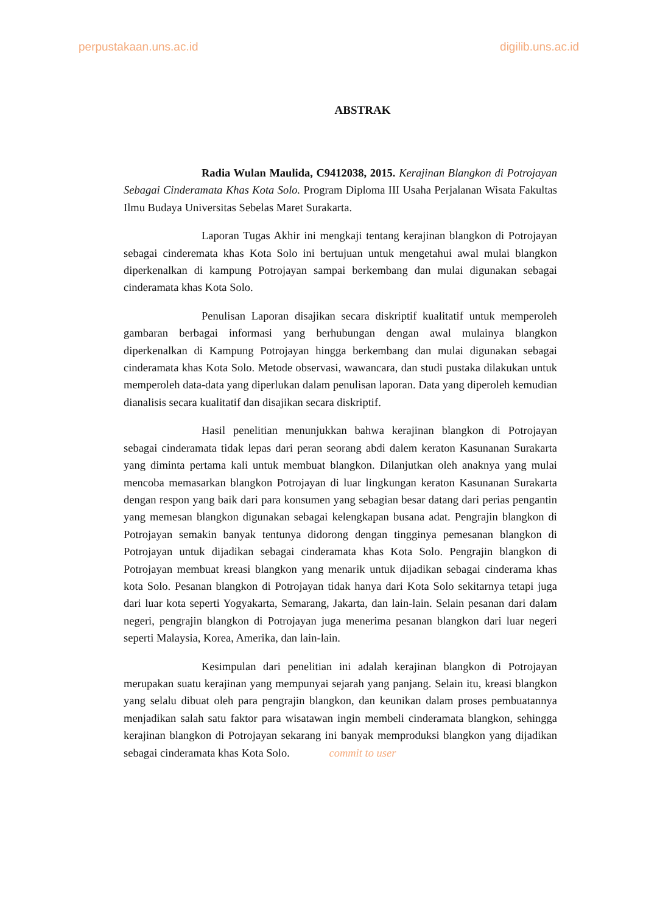perpustakaan.uns.ac.id digilib.uns.ac.id
ABSTRAK
Radia Wulan Maulida, C9412038, 2015. Kerajinan Blangkon di Potrojayan Sebagai Cinderamata Khas Kota Solo. Program Diploma III Usaha Perjalanan Wisata Fakultas Ilmu Budaya Universitas Sebelas Maret Surakarta.
Laporan Tugas Akhir ini mengkaji tentang kerajinan blangkon di Potrojayan sebagai cinderemata khas Kota Solo ini bertujuan untuk mengetahui awal mulai blangkon diperkenalkan di kampung Potrojayan sampai berkembang dan mulai digunakan sebagai cinderamata khas Kota Solo.
Penulisan Laporan disajikan secara diskriptif kualitatif untuk memperoleh gambaran berbagai informasi yang berhubungan dengan awal mulainya blangkon diperkenalkan di Kampung Potrojayan hingga berkembang dan mulai digunakan sebagai cinderamata khas Kota Solo. Metode observasi, wawancara, dan studi pustaka dilakukan untuk memperoleh data-data yang diperlukan dalam penulisan laporan. Data yang diperoleh kemudian dianalisis secara kualitatif dan disajikan secara diskriptif.
Hasil penelitian menunjukkan bahwa kerajinan blangkon di Potrojayan sebagai cinderamata tidak lepas dari peran seorang abdi dalem keraton Kasunanan Surakarta yang diminta pertama kali untuk membuat blangkon. Dilanjutkan oleh anaknya yang mulai mencoba memasarkan blangkon Potrojayan di luar lingkungan keraton Kasunanan Surakarta dengan respon yang baik dari para konsumen yang sebagian besar datang dari perias pengantin yang memesan blangkon digunakan sebagai kelengkapan busana adat. Pengrajin blangkon di Potrojayan semakin banyak tentunya didorong dengan tingginya pemesanan blangkon di Potrojayan untuk dijadikan sebagai cinderamata khas Kota Solo. Pengrajin blangkon di Potrojayan membuat kreasi blangkon yang menarik untuk dijadikan sebagai cinderama khas kota Solo. Pesanan blangkon di Potrojayan tidak hanya dari Kota Solo sekitarnya tetapi juga dari luar kota seperti Yogyakarta, Semarang, Jakarta, dan lain-lain. Selain pesanan dari dalam negeri, pengrajin blangkon di Potrojayan juga menerima pesanan blangkon dari luar negeri seperti Malaysia, Korea, Amerika, dan lain-lain.
Kesimpulan dari penelitian ini adalah kerajinan blangkon di Potrojayan merupakan suatu kerajinan yang mempunyai sejarah yang panjang. Selain itu, kreasi blangkon yang selalu dibuat oleh para pengrajin blangkon, dan keunikan dalam proses pembuatannya menjadikan salah satu faktor para wisatawan ingin membeli cinderamata blangkon, sehingga kerajinan blangkon di Potrojayan sekarang ini banyak memproduksi blangkon yang dijadikan sebagai cinderamata khas Kota Solo. commit to user